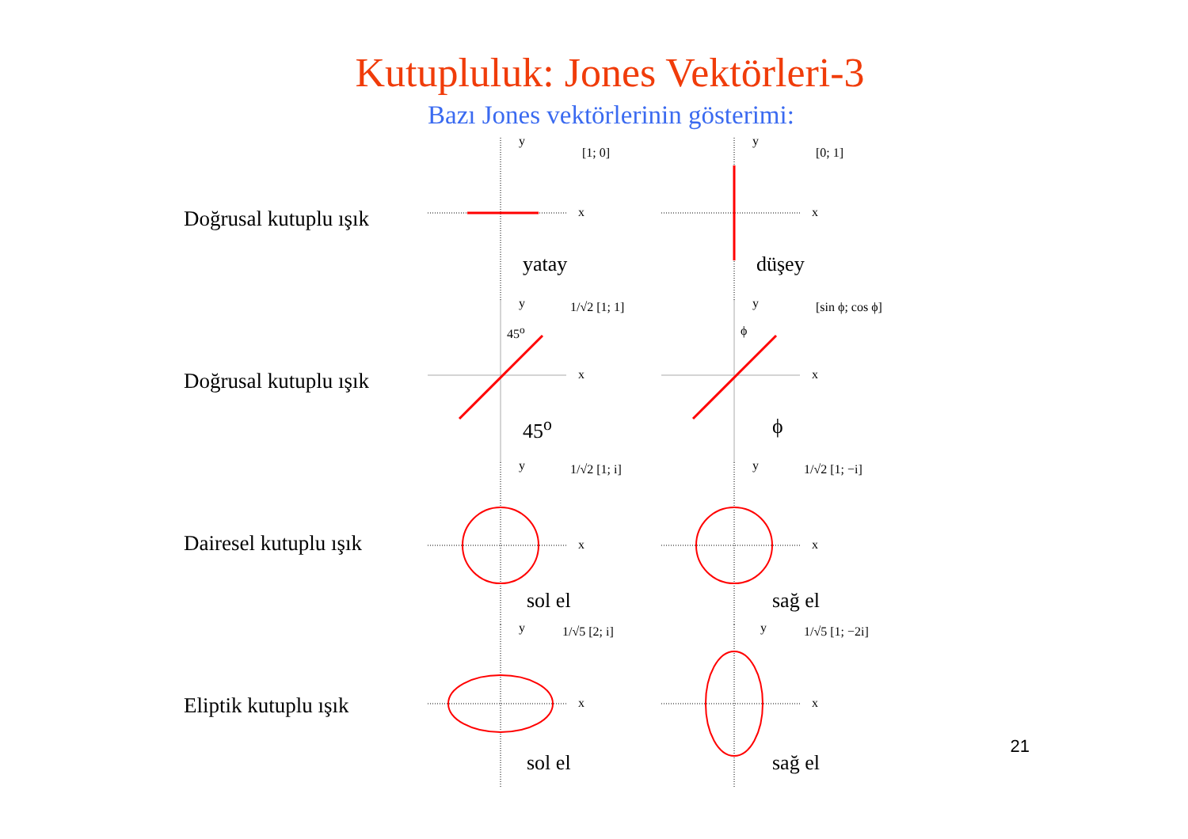Kutupluluk: Jones Vektörleri-3
Bazı Jones vektörlerinin gösterimi:
Doğrusal kutuplu ışık
y
x
[1; 0]
yatay
y
x
[0; 1]
düşey
Doğrusal kutuplu ışık
y
x
1/√2 [1; 1]
45<sup>o</sup>
45<sup>o</sup>
y
x
[sin ϕ; cos ϕ]
ϕ
ϕ
Dairesel kutuplu ışık
y
x
1/√2 [1; i]
sol el
y
x
1/√2 [1; −i]
sağ el
Eliptik kutuplu ışık
y
x
1/√5 [2; i]
sol el
y
x
1/√5 [1; −2i]
sağ el
21